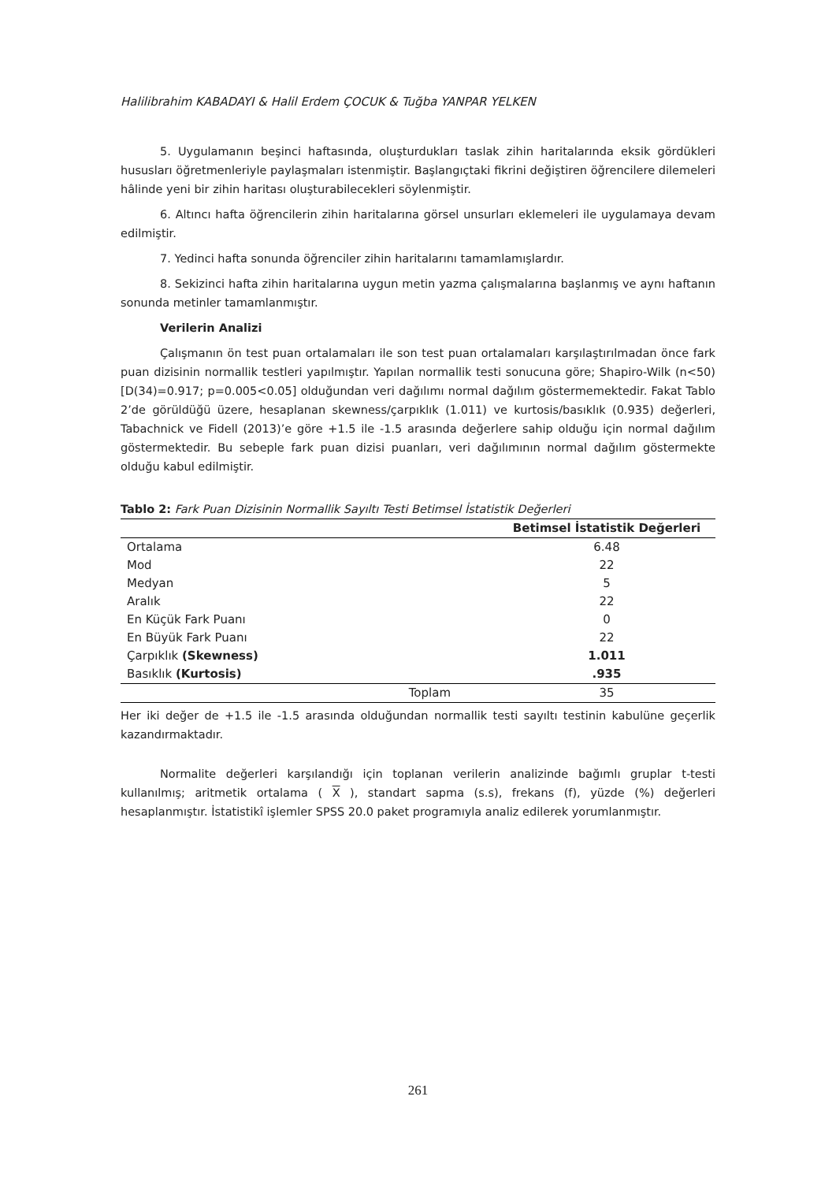Halilibrahim KABADAYI & Halil Erdem ÇOCUK & Tuğba YANPAR YELKEN
5. Uygulamanın beşinci haftasında, oluşturdukları taslak zihin haritalarında eksik gördükleri hususları öğretmenleriyle paylaşmaları istenmiştir. Başlangıçtaki fikrini değiştiren öğrencilere dilemeleri hâlinde yeni bir zihin haritası oluşturabilecekleri söylenmiştir.
6. Altıncı hafta öğrencilerin zihin haritalarına görsel unsurları eklemeleri ile uygulamaya devam edilmiştir.
7. Yedinci hafta sonunda öğrenciler zihin haritalarını tamamlamışlardır.
8. Sekizinci hafta zihin haritalarına uygun metin yazma çalışmalarına başlanmış ve aynı haftanın sonunda metinler tamamlanmıştır.
Verilerin Analizi
Çalışmanın ön test puan ortalamaları ile son test puan ortalamaları karşılaştırılmadan önce fark puan dizisinin normallik testleri yapılmıştır. Yapılan normallik testi sonucuna göre; Shapiro-Wilk (n<50) [D(34)=0.917; p=0.005<0.05] olduğundan veri dağılımı normal dağılım göstermemektedir. Fakat Tablo 2’de görüldüğü üzere, hesaplanan skewness/çarpıklık (1.011) ve kurtosis/basıklık (0.935) değerleri, Tabachnick ve Fidell (2013)’e göre +1.5 ile -1.5 arasında değerlere sahip olduğu için normal dağılım göstermektedir. Bu sebeple fark puan dizisi puanları, veri dağılımının normal dağılım göstermekte olduğu kabul edilmiştir.
Tablo 2: Fark Puan Dizisinin Normallik Sayıltı Testi Betimsel İstatistik Değerleri
| | Betimsel İstatistik Değerleri |
| --- | --- |
| Ortalama | 6.48 |
| Mod | 22 |
| Medyan | 5 |
| Aralık | 22 |
| En Küçük Fark Puanı | 0 |
| En Büyük Fark Puanı | 22 |
| Çarpıklık (Skewness) | 1.011 |
| Basıklık (Kurtosis) | .935 |
| Toplam | 35 |
Her iki değer de +1.5 ile -1.5 arasında olduğundan normallik testi sayıltı testinin kabulüne geçerlik kazandırmaktadır.
Normalite değerleri karşılandığı için toplanan verilerin analizinde bağımlı gruplar t-testi kullanılmış; aritmetik ortalama ( X ), standart sapma (s.s), frekans (f), yüzde (%) değerleri hesaplanmıştır. İstatistikî işlemler SPSS 20.0 paket programıyla analiz edilerek yorumlanmıştır.
261